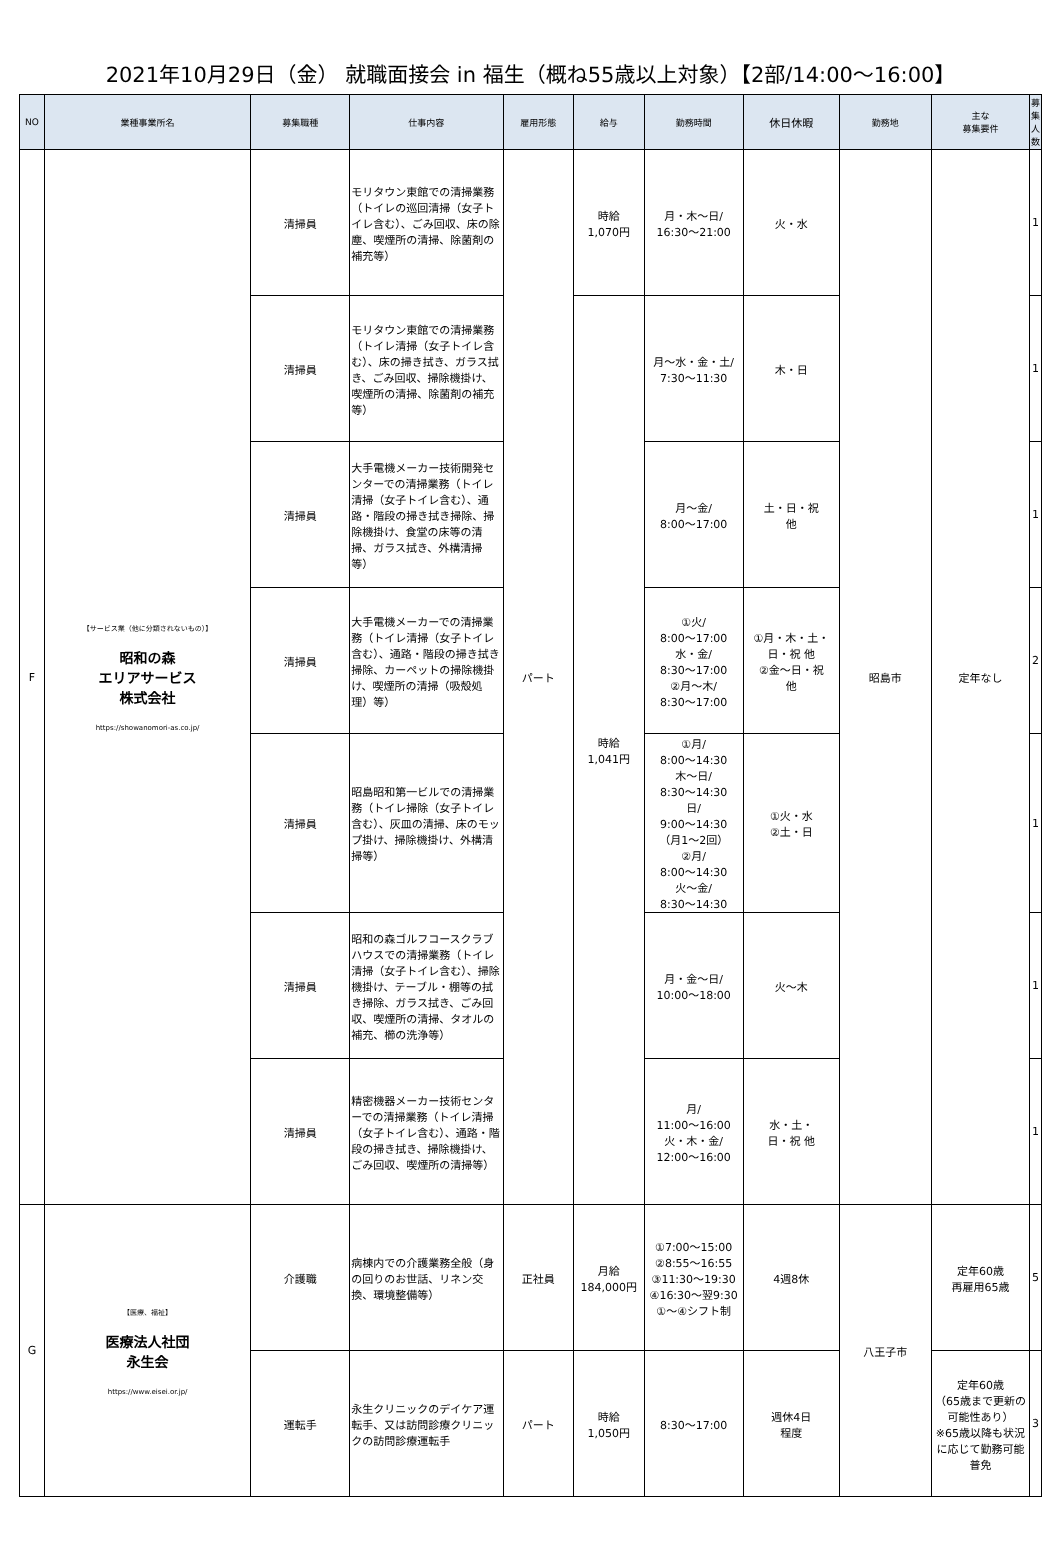2021年10月29日（金） 就職面接会 in 福生（概ね55歳以上対象）【2部/14:00～16:00】
| NO | 業種事業所名 | 募集職種 | 仕事内容 | 雇用形態 | 給与 | 勤務時間 | 休日休暇 | 勤務地 | 主な 募集要件 | 募集 人数 |
| --- | --- | --- | --- | --- | --- | --- | --- | --- | --- | --- |
| F | 【サービス業（他に分類されないもの）】 昭和の森 エリアサービス 株式会社 https://showanomori-as.co.jp/ | 清掃員 | モリタウン東館での清掃業務（トイレの巡回清掃（女子トイレ含む）、ごみ回収、床の除塵、喫煙所の清掃、除菌剤の補充等） | パート | 時給 1,070円 | 月・木～日/ 16:30～21:00 | 火・水 | 昭島市 | 定年なし | 1 |
| | | 清掃員 | モリタウン東館での清掃業務（トイレ清掃（女子トイレ含む）、床の掃き拭き、ガラス拭き、ごみ回収、掃除機掛け、喫煙所の清掃、除菌剤の補充等） | | 時給 1,041円 | 月～水・金・土/ 7:30～11:30 | 木・日 | | | 1 |
| | | 清掃員 | 大手電機メーカー技術開発センターでの清掃業務（トイレ清掃（女子トイレ含む）、通路・階段の掃き拭き掃除、掃除機掛け、食堂の床等の清掃、ガラス拭き、外構清掃等） | | | 月～金/ 8:00～17:00 | 土・日・祝 他 | | | 1 |
| | | 清掃員 | 大手電機メーカーでの清掃業務（トイレ清掃（女子トイレ含む）、通路・階段の掃き拭き掃除、カーペットの掃除機掛け、喫煙所の清掃（吸殻処理）等） | | | ①火/ 8:00～17:00 水・金/ 8:30～17:00 ②月～木/ 8:30～17:00 | ①月・木・土・ 日・祝 他 ②金～日・祝 他 | | | 2 |
| | | 清掃員 | 昭島昭和第一ビルでの清掃業務（トイレ掃除（女子トイレ含む）、灰皿の清掃、床のモップ掛け、掃除機掛け、外構清掃等） | | | ①月/ 8:00～14:30 木～日/ 8:30～14:30 日/ 9:00～14:30 （月1～2回） ②月/ 8:00～14:30 火～金/ 8:30～14:30 | ①火・水 ②土・日 | | | 1 |
| | | 清掃員 | 昭和の森ゴルフコースクラブハウスでの清掃業務（トイレ清掃（女子トイレ含む）、掃除機掛け、テーブル・棚等の拭き掃除、ガラス拭き、ごみ回収、喫煙所の清掃、タオルの補充、櫛の洗浄等） | | | 月・金～日/ 10:00～18:00 | 火～木 | | | 1 |
| | | 清掃員 | 精密機器メーカー技術センターでの清掃業務（トイレ清掃（女子トイレ含む）、通路・階段の掃き拭き、掃除機掛け、ごみ回収、喫煙所の清掃等） | | | 月/ 11:00～16:00 火・木・金/ 12:00～16:00 | 水・土・ 日・祝 他 | | | 1 |
| G | 【医療、福祉】 医療法人社団 永生会 https://www.eisei.or.jp/ | 介護職 | 病棟内での介護業務全般（身の回りのお世話、リネン交換、環境整備等） | 正社員 | 月給 184,000円 | ①7:00～15:00 ②8:55～16:55 ③11:30～19:30 ④16:30～翌9:30 ①～④シフト制 | 4週8休 | 八王子市 | 定年60歳 再雇用65歳 | 5 |
| | | 運転手 | 永生クリニックのデイケア運転手、又は訪問診療クリニックの訪問診療運転手 | パート | 時給 1,050円 | 8:30～17:00 | 週休4日 程度 | | 定年60歳 （65歳まで更新の可能性あり） ※65歳以降も状況に応じて勤務可能 普免 | 3 |